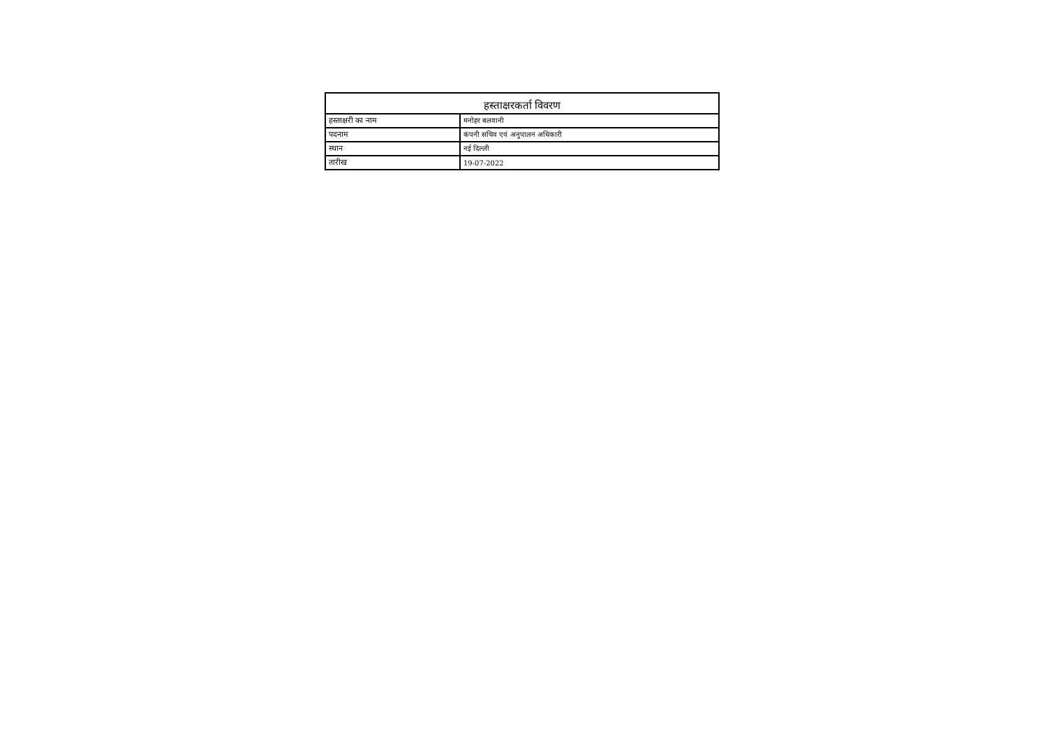| हस्ताक्षरकर्ता विवरण | |
| --- | --- |
| हस्ताक्षरी का नाम | मनोहर बलवानी |
| पदनाम | कंपनी सचिव एवं अनुपालन अधिकारी |
| स्थान | नई दिल्ली |
| तारीख | 19-07-2022 |